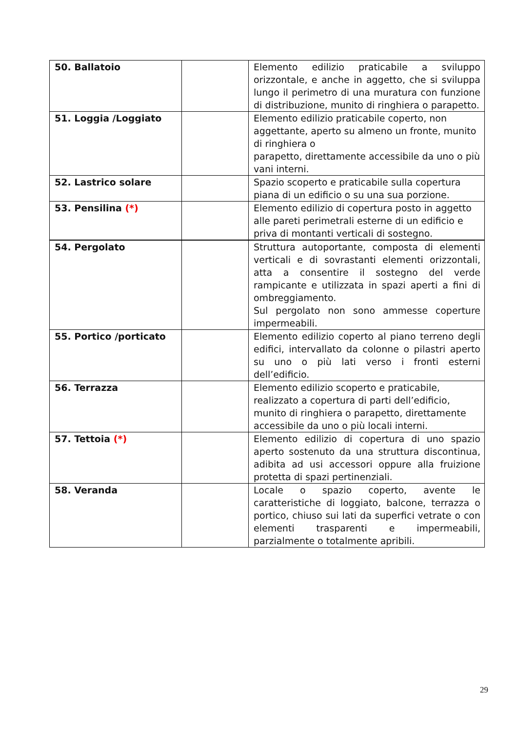| 50. Ballatoio | | Elemento edilizio praticabile a sviluppo orizzontale, e anche in aggetto, che si sviluppa lungo il perimetro di una muratura con funzione di distribuzione, munito di ringhiera o parapetto. |
| 51. Loggia /Loggiato | | Elemento edilizio praticabile coperto, non aggettante, aperto su almeno un fronte, munito di ringhiera o parapetto, direttamente accessibile da uno o più vani interni. |
| 52. Lastrico solare | | Spazio scoperto e praticabile sulla copertura piana di un edificio o su una sua porzione. |
| 53. Pensilina (*) | | Elemento edilizio di copertura posto in aggetto alle pareti perimetrali esterne di un edificio e priva di montanti verticali di sostegno. |
| 54. Pergolato | | Struttura autoportante, composta di elementi verticali e di sovrastanti elementi orizzontali, atta a consentire il sostegno del verde rampicante e utilizzata in spazi aperti a fini di ombreggiamento. Sul pergolato non sono ammesse coperture impermeabili. |
| 55. Portico /porticato | | Elemento edilizio coperto al piano terreno degli edifici, intervallato da colonne o pilastri aperto su uno o più lati verso i fronti esterni dell’edificio. |
| 56. Terrazza | | Elemento edilizio scoperto e praticabile, realizzato a copertura di parti dell’edificio, munito di ringhiera o parapetto, direttamente accessibile da uno o più locali interni. |
| 57. Tettoia (*) | | Elemento edilizio di copertura di uno spazio aperto sostenuto da una struttura discontinua, adibita ad usi accessori oppure alla fruizione protetta di spazi pertinenziali. |
| 58. Veranda | | Locale o spazio coperto, avente le caratteristiche di loggiato, balcone, terrazza o portico, chiuso sui lati da superfici vetrate o con elementi trasparenti e impermeabili, parzialmente o totalmente apribili. |
29